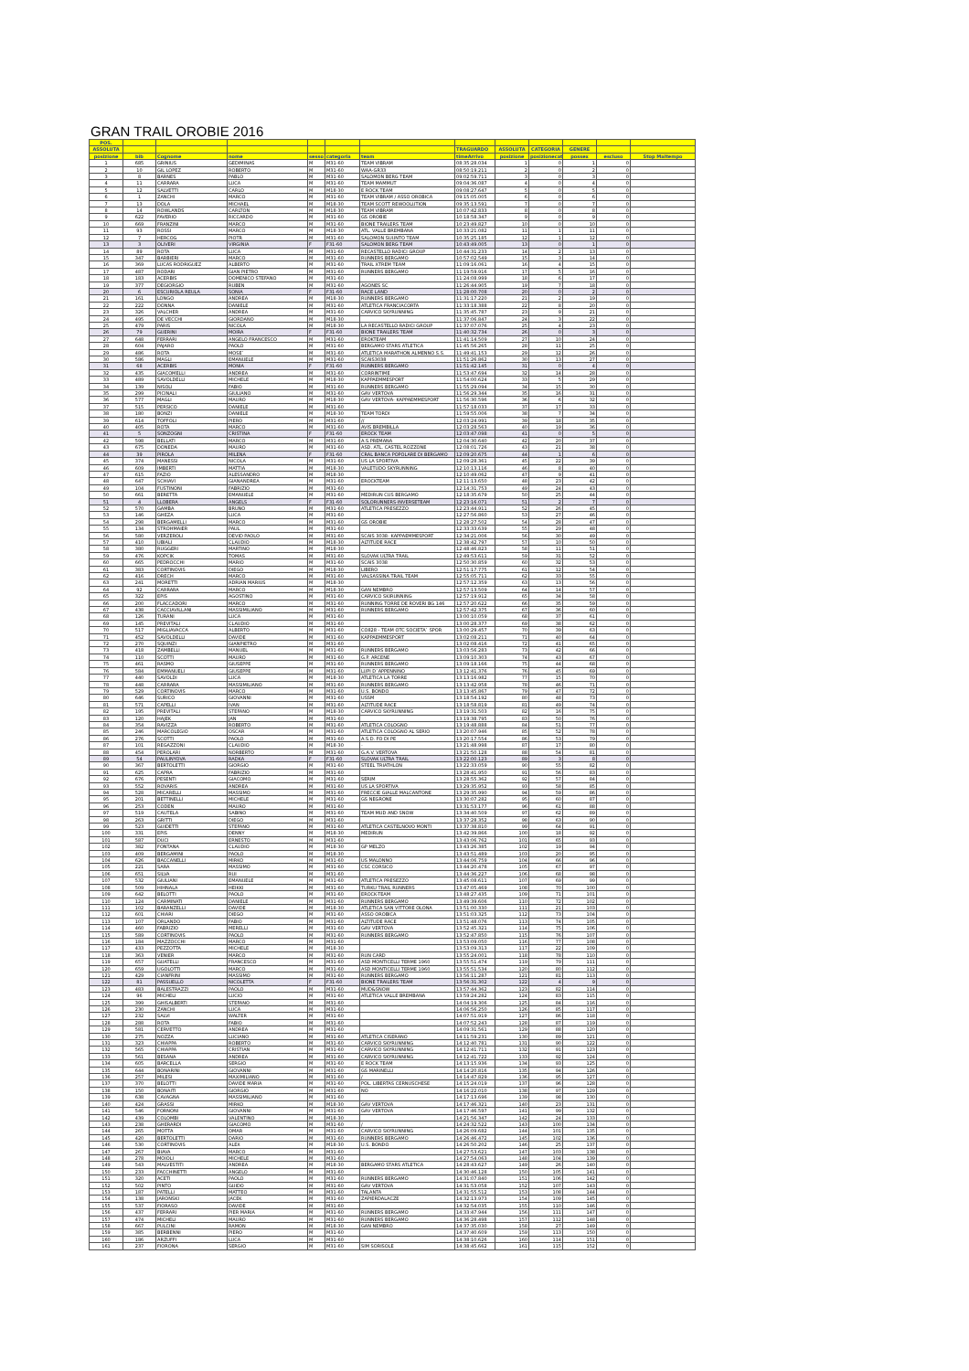GRAN TRAIL OROBIE 2016
| POS. | | | | | | | | | | | | |
| --- | --- | --- | --- | --- | --- | --- | --- | --- | --- | --- | --- | --- |
| ASSOLUTA | | | | | | | TRAGUARDO | ASSOLUTA | CATEGORIA | GENERE | | |
| posizione | bib | Cognome | nome | sesso | categoria | team | timeArrivo | posizione | posizionecat | possex | escluso | Stop Maltempo |
| 1 | 685 | GRINIUS | GEDIMINAS | M | M31-60 | TEAM VIBRAM | 08:35:28.034 | 1 | 0 | 1 | 0 | |
| 2 | 10 | GIL LOPEZ | ROBERTO | M | M31-60 | WAA-GR33 | 08:50:19.211 | 2 | 0 | 2 | 0 | |
| 3 | 8 | BARNES | PABLO | M | M31-60 | SALOMON BERG TEAM | 09:02:59.711 | 3 | 0 | 3 | 0 | |
| 4 | 11 | CARRARA | LUCA | M | M31-60 | TEAM MAMMUT | 09:04:36.087 | 4 | 0 | 4 | 0 | |
| 5 | 12 | SALVETTI | CARLO | M | M18-30 | E ROCK TEAM | 09:08:27.647 | 5 | 0 | 5 | 0 | |
| 6 | 1 | ZANCHI | MARCO | M | M31-60 | TEAM VIBRAM / ASSO OROBICA | 09:15:05.005 | 6 | 0 | 6 | 0 | |
| 7 | 13 | DOLA | MICHAEL | M | M18-30 | TEAM SCOTT REWOOLUTION | 09:35:13.591 | 7 | 0 | 7 | 0 | |
| 8 | 14 | ROWLANDS | CARLTON | M | M18-30 | TEAM VIBRAM | 10:07:42.833 | 8 | 0 | 8 | 0 | |
| 9 | 622 | FAVERIO | RICCARDO | M | M31-60 | GS OROBIE | 10:18:58.347 | 9 | 0 | 9 | 0 | |
| 10 | 669 | FRANZINI | MARCO | M | M31-60 | BIONE TRAILERS TEAM | 10:23:49.827 | 10 | 0 | 10 | 0 | |
| 11 | 93 | ROSSI | MARCO | M | M18-30 | ATL. VALLE BREMBANA | 10:33:21.082 | 11 | 1 | 11 | 0 | |
| 12 | 7 | HERCOG | PIOTR | M | M31-60 | SALOMON SUUNTO TEAM | 10:35:25.185 | 12 | 1 | 12 | 0 | |
| 13 | 3 | OLIVERI | VIRGINIA | F | F31-60 | SALOMON BERG TEAM | 10:43:49.005 | 13 | 0 | 1 | 0 | |
| 14 | 89 | ROTA | LUCA | M | M31-60 | RECASTELLO RADICI GROUP | 10:44:31.233 | 14 | 2 | 13 | 0 | |
| 15 | 347 | BARBIERI | MARCO | M | M31-60 | RUNNERS BERGAMO | 10:57:02.549 | 15 | 3 | 14 | 0 | |
| 16 | 369 | LUCAS RODRIGUEZ | ALBERTO | M | M31-60 | TRAIL XTREM TEAM | 11:09:16.061 | 16 | 4 | 15 | 0 | |
| 17 | 487 | RODARI | GIAN PIETRO | M | M31-60 | RUNNERS BERGAMO | 11:19:59.916 | 17 | 5 | 16 | 0 | |
| 18 | 183 | ACERBIS | DOMENICO STEFANO | M | M31-60 | | 11:24:08.999 | 18 | 6 | 17 | 0 | |
| 19 | 377 | DEGIORGIO | RUBEN | M | M31-60 | AGONES SC | 11:26:44.905 | 19 | 7 | 18 | 0 | |
| 20 | 6 | ESCURIOLA REULA | SONIA | F | F31-60 | RACE LAND | 11:28:00.708 | 20 | 0 | 2 | 0 | |
| 21 | 161 | LONGO | ANDREA | M | M18-30 | RUNNERS BERGAMO | 11:31:17.220 | 21 | 2 | 19 | 0 | |
| 22 | 222 | DONNA | DANIELE | M | M31-60 | ATLETICA FRANCIACORTA | 11:33:18.388 | 22 | 8 | 20 | 0 | |
| 23 | 326 | VALCHER | ANDREA | M | M31-60 | CARVICO SKYRUNNING | 11:35:45.787 | 23 | 9 | 21 | 0 | |
| 24 | 495 | DE VECCHI | GIORDANO | M | M18-30 | | 11:37:06.847 | 24 | 3 | 22 | 0 | |
| 25 | 479 | PARIS | NICOLA | M | M18-30 | LA RECASTELLO RADICI GROUP | 11:37:07.076 | 25 | 4 | 23 | 0 | |
| 26 | 79 | GUERINI | MOIRA | F | F31-60 | BIONE TRAILERS TEAM | 11:40:32.734 | 26 | 0 | 3 | 0 | |
| 27 | 648 | FERRARI | ANGELO FRANCESCO | M | M31-60 | EROKTEAM | 11:41:14.509 | 27 | 10 | 24 | 0 | |
| 28 | 604 | PAJARO | PAOLO | M | M31-60 | BERGAMO STARS ATLETICA | 11:45:56.265 | 28 | 11 | 25 | 0 | |
| 29 | 486 | ROTA | MOSE` | M | M31-60 | ATLETICA MARATHON ALMENNO S.S. | 11:49:41.153 | 29 | 12 | 26 | 0 | |
| 30 | 586 | MAGLI | EMANUELE | M | M31-60 | SCAIS3038 | 11:51:26.862 | 30 | 13 | 27 | 0 | |
| 31 | 68 | ACERBIS | MONIA | F | F31-60 | RUNNERS BERGAMO | 11:51:42.145 | 31 | 0 | 4 | 0 | |
| 32 | 435 | GIACOMELLI | ANDREA | M | M31-60 | CORRINTIME | 11:53:47.694 | 32 | 14 | 28 | 0 | |
| 33 | 489 | SAVOLDELLI | MICHELE | M | M18-30 | KAPPAEMMESPORT | 11:54:00.624 | 33 | 5 | 29 | 0 | |
| 34 | 139 | NISOLI | FABIO | M | M31-60 | RUNNERS BERGAMO | 11:55:29.094 | 34 | 15 | 30 | 0 | |
| 35 | 299 | PICINALI | GIULIANO | M | M31-60 | GAV VERTOVA | 11:56:29.344 | 35 | 16 | 31 | 0 | |
| 36 | 577 | MAGLI | MAURO | M | M18-30 | GAV VERTOVA- KAPPAEMMESPORT | 11:56:30.596 | 36 | 6 | 32 | 0 | |
| 37 | 515 | PERSICO | DANIELE | M | M31-60 | | 11:57:18.033 | 37 | 17 | 33 | 0 | |
| 38 | 180 | BONZI | DANIELE | M | M18-30 | TEAM TORDI | 11:59:55.006 | 38 | 7 | 34 | 0 | |
| 39 | 614 | TOFFOLI | PIERO | M | M31-60 | // | 12:03:24.991 | 39 | 18 | 35 | 0 | |
| 40 | 405 | ROTA | MARCO | M | M31-60 | AVIS BREMBILLA | 12:03:28.563 | 40 | 19 | 36 | 0 | |
| 41 | 5 | SONZOGNI | CRISTINA | F | F31-60 | EROCK TEAM | 12:03:47.098 | 41 | 0 | 5 | 0 | |
| 42 | 598 | BELLATI | MARCO | M | M31-60 | A.S.PREMANA | 12:04:30.640 | 42 | 20 | 37 | 0 | |
| 43 | 675 | DONEDA | MAURO | M | M31-60 | ASD. ATL. CASTEL ROZZONE | 12:08:01.726 | 43 | 21 | 38 | 0 | |
| 44 | 39 | PIROLA | MILENA | F | F31-60 | CRAL BANCA POPOLARE DI BERGAMO | 12:09:20.675 | 44 | 1 | 6 | 0 | |
| 45 | 374 | MANESSI | NICOLA | M | M31-60 | US LA SPORTIVA | 12:09:28.361 | 45 | 22 | 39 | 0 | |
| 46 | 609 | IMBERTI | MATTIA | M | M18-30 | VALETUDO SKYRUNNING | 12:10:13.116 | 46 | 8 | 40 | 0 | |
| 47 | 615 | FAZIO | ALESSANDRO | M | M18-30 | | 12:10:49.062 | 47 | 9 | 41 | 0 | |
| 48 | 647 | SCHIAVI | GIANANDREA | M | M31-60 | EROCKTEAM | 12:11:13.650 | 48 | 23 | 42 | 0 | |
| 49 | 104 | FUSTINONI | FABRIZIO | M | M31-60 | | 12:14:31.753 | 49 | 24 | 43 | 0 | |
| 50 | 661 | BERETTA | EMANUELE | M | M31-60 | MEDIRUN CUS BERGAMO | 12:18:35.679 | 50 | 25 | 44 | 0 | |
| 51 | 4 | LLOBERA | ANGELS | F | F31-60 | SOLORUNNERS-INVERSETEAM | 12:23:16.071 | 51 | 2 | 7 | 0 | |
| 52 | 570 | GAMBA | BRUNO | M | M31-60 | ATLETICA PRESEZZO | 12:23:44.911 | 52 | 26 | 45 | 0 | |
| 53 | 146 | GHEZA | LUCA | M | M31-60 | | 12:27:56.860 | 53 | 27 | 46 | 0 | |
| 54 | 298 | BERGAMELLI | MARCO | M | M31-60 | GS OROBIE | 12:28:27.502 | 54 | 28 | 47 | 0 | |
| 55 | 134 | STROHMAIER | PAUL | M | M31-60 | | 12:33:33.639 | 55 | 29 | 48 | 0 | |
| 56 | 580 | VERZEROLI | DEVID PAOLO | M | M31-60 | SCAIS 3038- KAPPAEMMESPORT | 12:34:21.006 | 56 | 30 | 49 | 0 | |
| 57 | 410 | UBIALI | CLAUDIO | M | M18-30 | ALTITUDE RACE | 12:38:42.797 | 57 | 10 | 50 | 0 | |
| 58 | 380 | RUGGERI | MARTINO | M | M18-30 | | 12:48:46.823 | 58 | 11 | 51 | 0 | |
| 59 | 476 | KOPCIK | TOMAS | M | M31-60 | SLOVAK ULTRA TRAIL | 12:49:53.611 | 59 | 31 | 52 | 0 | |
| 60 | 665 | PEDROCCHI | MARIO | M | M31-60 | SCAIS 3038 | 12:50:30.859 | 60 | 32 | 53 | 0 | |
| 61 | 383 | CORTINOVIS | DIEGO | M | M18-30 | LIBERO | 12:51:17.775 | 61 | 12 | 54 | 0 | |
| 62 | 416 | DRECH | MARCO | M | M31-60 | VALSASSINA TRAIL TEAM | 12:55:05.711 | 62 | 33 | 55 | 0 | |
| 63 | 241 | MORETTI | ADRIAN MARIUS | M | M18-30 | | 12:57:12.359 | 63 | 13 | 56 | 0 | |
| 64 | 92 | CARRARA | MARCO | M | M18-30 | GAN NEMBRO | 12:57:13.509 | 64 | 14 | 57 | 0 | |
| 65 | 322 | EPIS | AGOSTINO | M | M31-60 | CARVICO SKIRUNNING | 12:57:19.912 | 65 | 34 | 58 | 0 | |
| 66 | 200 | FLACCADORI | MARCO | M | M31-60 | RUNNING TORRE DE ROVERI BG 146 | 12:57:20.622 | 66 | 35 | 59 | 0 | |
| 67 | 438 | CACCIAVILLANI | MASSIMILIANO | M | M31-60 | RUNNERS BERGAMO | 12:57:42.375 | 67 | 36 | 60 | 0 | |
| 68 | 126 | TURANI | LUCA | M | M31-60 | | 13:00:10.059 | 68 | 37 | 61 | 0 | |
| 69 | 145 | PREVITALI | CLAUDIO | M | M31-60 | | 13:00:28.377 | 69 | 38 | 62 | 0 | |
| 70 | 517 | MIGLIAVACCA | ALBERTO | M | M31-60 | CO828 - TEAM OTC SOCIETA` SPOR | 13:00:29.457 | 70 | 39 | 63 | 0 | |
| 71 | 452 | SAVOLDELLI | DAVIDE | M | M31-60 | KAPPAEMMESPORT | 13:02:08.211 | 71 | 40 | 64 | 0 | |
| 72 | 270 | SQUINZI | GIANPIETRO | M | M31-60 | | 13:02:08.416 | 72 | 41 | 65 | 0 | |
| 73 | 418 | ZAMBELLI | MANUEL | M | M31-60 | RUNNERS BERGAMO | 13:03:56.283 | 73 | 42 | 66 | 0 | |
| 74 | 110 | SCOTTI | MAURO | M | M31-60 | G.P. ARCENE | 13:09:10.303 | 74 | 43 | 67 | 0 | |
| 75 | 461 | RASMO | GIUSEPPE | M | M31-60 | RUNNERS BERGAMO | 13:09:18.166 | 75 | 44 | 68 | 0 | |
| 76 | 584 | EMMANUELI | GIUSEPPE | M | M31-60 | LUPI D`APPENNINO | 13:12:41.376 | 76 | 45 | 69 | 0 | |
| 77 | 440 | SAVOLDI | LUCA | M | M18-30 | ATLETICA LA TORRE | 13:13:16.982 | 77 | 15 | 70 | 0 | |
| 78 | 448 | CARRARA | MASSIMILIANO | M | M31-60 | RUNNERS BERGAMO | 13:13:42.958 | 78 | 46 | 71 | 0 | |
| 79 | 529 | CORTINOVIS | MARCO | M | M31-60 | U.S. BONDO | 13:13:45.867 | 79 | 47 | 72 | 0 | |
| 80 | 646 | SURICO | GIOVANNI | M | M31-60 | USSM | 13:18:54.192 | 80 | 48 | 73 | 0 | |
| 81 | 571 | CAPELLI | IVAN | M | M31-60 | ALTITUDE RACE | 13:18:58.819 | 81 | 49 | 74 | 0 | |
| 82 | 195 | PREVITALI | STEFANO | M | M18-30 | CARVICO SKYRUNNING | 13:19:31.503 | 82 | 16 | 75 | 0 | |
| 83 | 120 | HAJEK | JAN | M | M31-60 | | 13:19:38.795 | 83 | 50 | 76 | 0 | |
| 84 | 354 | RAVIZZA | ROBERTO | M | M31-60 | ATLETICA COLOGNO | 13:19:48.888 | 84 | 51 | 77 | 0 | |
| 85 | 246 | MARCOLEGIO | OSCAR | M | M31-60 | ATLETICA COLOGNO AL SERIO | 13:20:07.946 | 85 | 52 | 78 | 0 | |
| 86 | 276 | SCOTTI | PAOLO | M | M31-60 | A.S.D. FO DI PE | 13:20:17.554 | 86 | 53 | 79 | 0 | |
| 87 | 101 | REGAZZONI | CLAUDIO | M | M18-30 | - | 13:21:48.998 | 87 | 17 | 80 | 0 | |
| 88 | 454 | PEROLARI | NORBERTO | M | M31-60 | G.A.V. VERTOVA | 13:21:50.128 | 88 | 54 | 81 | 0 | |
| 89 | 54 | PAULINYOVA | RADKA | F | F31-60 | SLOVAK ULTRA TRAIL | 13:22:00.123 | 89 | 3 | 8 | 0 | |
| 90 | 367 | BERTOLETTI | GIORGIO | M | M31-60 | STEEL TRIATHLON | 13:22:33.059 | 90 | 55 | 82 | 0 | |
| 91 | 625 | CAPRA | FABRIZIO | M | M31-60 | | 13:28:41.950 | 91 | 56 | 83 | 0 | |
| 92 | 676 | PESENTI | GIACOMO | M | M31-60 | SERIM | 13:28:55.362 | 92 | 57 | 84 | 0 | |
| 93 | 552 | ROVARIS | ANDREA | M | M31-60 | US LA SPORTIVA | 13:29:35.952 | 93 | 58 | 85 | 0 | |
| 94 | 528 | MICARELLI | MASSIMO | M | M31-60 | FRECCIE GIALLE MALCANTONE | 13:29:35.990 | 94 | 59 | 86 | 0 | |
| 95 | 201 | BETTINELLI | MICHELE | M | M31-60 | GS NEGRONE | 13:30:07.282 | 95 | 60 | 87 | 0 | |
| 96 | 253 | CODEN | MAURO | M | M31-60 | | 13:31:53.177 | 96 | 61 | 88 | 0 | |
| 97 | 519 | CAUTELA | SABINO | M | M31-60 | TEAM MUD AND SNOW | 13:34:40.509 | 97 | 62 | 89 | 0 | |
| 98 | 263 | GRITTI | DIEGO | M | M31-60 | | 13:37:28.352 | 98 | 63 | 90 | 0 | |
| 99 | 523 | GUIDETTI | STEFANO | M | M31-60 | ATLETICA CASTELNOVO MONTI | 13:37:38.810 | 99 | 64 | 91 | 0 | |
| 100 | 331 | EPIS | DENNY | M | M18-30 | MEDIRUN | 13:42:39.866 | 100 | 18 | 92 | 0 | |
| 101 | 587 | DUCI | ERNESTO | M | M31-60 | | 13:43:06.762 | 101 | 65 | 93 | 0 | |
| 102 | 382 | FONTANA | CLAUDIO | M | M18-30 | GP MELZO | 13:43:26.385 | 102 | 19 | 94 | 0 | |
| 103 | 409 | BERGAMINI | PAOLO | M | M18-30 | | 13:43:51.489 | 103 | 20 | 95 | 0 | |
| 104 | 626 | BACCANELLI | MIRKO | M | M31-60 | US MALONNO | 13:44:06.759 | 104 | 66 | 96 | 0 | |
| 105 | 221 | SARA | MASSIMO | M | M31-60 | CSC CORSICO | 13:44:20.478 | 105 | 67 | 97 | 0 | |
| 106 | 651 | SILVA | RUI | M | M31-60 | | 13:44:36.227 | 106 | 68 | 98 | 0 | |
| 107 | 532 | GIULIANI | EMANUELE | M | M31-60 | ATLETICA PRESEZZO | 13:45:08.611 | 107 | 69 | 99 | 0 | |
| 108 | 509 | HIHNALA | HEIKKI | M | M31-60 | TURKU TRAIL RUNNERS | 13:47:05.469 | 108 | 70 | 100 | 0 | |
| 109 | 642 | BELOTTI | PAOLO | M | M31-60 | EROCK-TEAM | 13:48:27.435 | 109 | 71 | 101 | 0 | |
| 110 | 124 | CARMINATI | DANIELE | M | M31-60 | RUNNERS BERGAMO | 13:49:39.606 | 110 | 72 | 102 | 0 | |
| 111 | 102 | BARANZELLI | DAVIDE | M | M18-30 | ATLETICA SAN VITTORE OLONA | 13:51:00.330 | 111 | 21 | 103 | 0 | |
| 112 | 601 | CHIARI | DIEGO | M | M31-60 | ASSO OROBICA | 13:51:03.325 | 112 | 73 | 104 | 0 | |
| 113 | 107 | ORLANDO | FABIO | M | M31-60 | ALTITUDE RACE | 13:51:48.076 | 113 | 74 | 105 | 0 | |
| 114 | 460 | FABRIZIO | MERELLI | M | M31-60 | GAV VERTOVA | 13:52:45.321 | 114 | 75 | 106 | 0 | |
| 115 | 589 | CORTINOVIS | PAOLO | M | M31-60 | RUNNERS BERGAMO | 13:52:47.850 | 115 | 76 | 107 | 0 | |
| 116 | 184 | MAZZOCCHI | MARCO | M | M31-60 | | 13:53:09.050 | 116 | 77 | 108 | 0 | |
| 117 | 433 | PEZZOTTA | MICHELE | M | M18-30 | | 13:53:09.313 | 117 | 22 | 109 | 0 | |
| 118 | 363 | VENIER | MARCO | M | M31-60 | RUN CARD | 13:55:24.001 | 118 | 78 | 110 | 0 | |
| 119 | 657 | GUATELLI | FRANCESCO | M | M31-60 | ASD MONTICELLI TERME 1960 | 13:55:51.474 | 119 | 79 | 111 | 0 | |
| 120 | 659 | UGOLOTTI | MARCO | M | M31-60 | ASD MONTICELLI TERME 1960 | 13:55:51.534 | 120 | 80 | 112 | 0 | |
| 121 | 429 | CIANFRINI | MASSIMO | M | M31-60 | RUNNERS BERGAMO | 13:56:11.287 | 121 | 81 | 113 | 0 | |
| 122 | 81 | PASSUELLO | NICOLETTA | F | F31-60 | BIONE TRAILERS TEAM | 13:56:31.302 | 122 | 4 | 9 | 0 | |
| 123 | 483 | BALESTRAZZI | PAOLO | M | M31-60 | MUD&SNOW | 13:57:44.362 | 123 | 82 | 114 | 0 | |
| 124 | 96 | MICHELI | LUCIO | M | M31-60 | ATLETICA VALLE BREMBANA | 13:59:24.282 | 124 | 83 | 115 | 0 | |
| 125 | 399 | GHISALBERTI | STEFANO | M | M31-60 | | 14:04:19.306 | 125 | 84 | 116 | 0 | |
| 126 | 230 | ZANCHI | LUCA | M | M31-60 | | 14:06:56.250 | 126 | 85 | 117 | 0 | |
| 127 | 232 | SALVI | WALTER | M | M31-60 | | 14:07:51.919 | 127 | 86 | 118 | 0 | |
| 128 | 288 | ROTA | FABIO | M | M31-60 | | 14:07:52.243 | 128 | 87 | 119 | 0 | |
| 129 | 581 | CERVETTO | ANDREA | M | M31-60 | | 14:09:31.561 | 129 | 88 | 120 | 0 | |
| 130 | 275 | NOZZA | LUCIANO | M | M31-60 | ATLETICA CISERANO | 14:11:59.231 | 130 | 89 | 121 | 0 | |
| 131 | 323 | CHIAPPA | ROBERTO | M | M31-60 | CARVICO SKYRUNNING | 14:12:40.781 | 131 | 90 | 122 | 0 | |
| 132 | 565 | CHIAPPA | CRISTIAN | M | M31-60 | CARVICO SKYRUNNING | 14:12:41.711 | 132 | 91 | 123 | 0 | |
| 133 | 561 | BESANA | ANDREA | M | M31-60 | CARVICO SKYRUNNING | 14:12:41.722 | 133 | 92 | 124 | 0 | |
| 134 | 605 | BARCELLA | SERGIO | M | M31-60 | E ROCK TEAM | 14:13:15.936 | 134 | 93 | 125 | 0 | |
| 135 | 644 | BONARINI | GIOVANNI | M | M31-60 | GS MARINELLI | 14:14:20.816 | 135 | 94 | 126 | 0 | |
| 136 | 257 | MILESI | MAXIMILIANO | M | M31-60 | / | 14:14:47.829 | 136 | 95 | 127 | 0 | |
| 137 | 370 | BELOTTI | DAVIDE MARIA | M | M31-60 | POL. LIBERTAS CERNUSCHESE | 14:15:24.019 | 137 | 96 | 128 | 0 | |
| 138 | 150 | BONAITI | GIORGIO | M | M31-60 | NO | 14:16:22.010 | 138 | 97 | 129 | 0 | |
| 139 | 638 | CAVAGNA | MASSIMILIANO | M | M31-60 | | 14:17:13.696 | 139 | 98 | 130 | 0 | |
| 140 | 424 | GRASSI | MIRKO | M | M18-30 | GAV VERTOVA | 14:17:46.321 | 140 | 23 | 131 | 0 | |
| 141 | 546 | FORNONI | GIOVANNI | M | M31-60 | GAV VERTOVA | 14:17:46.597 | 141 | 99 | 132 | 0 | |
| 142 | 439 | COLOMBI | VALENTINO | M | M18-30 | | 14:21:56.347 | 142 | 24 | 133 | 0 | |
| 143 | 238 | GHERARDI | GIACOMO | M | M31-60 | / | 14:24:32.522 | 143 | 100 | 134 | 0 | |
| 144 | 265 | MOTTA | OMAR | M | M31-60 | CARVICO SKYRUNNING | 14:26:09.682 | 144 | 101 | 135 | 0 | |
| 145 | 420 | BERTOLETTI | DARIO | M | M31-60 | RUNNERS BERGAMO | 14:26:46.472 | 145 | 102 | 136 | 0 | |
| 146 | 530 | CORTINOVIS | ALEX | M | M18-30 | U.S. BONDO | 14:26:50.202 | 146 | 25 | 137 | 0 | |
| 147 | 267 | BIAVA | MARCO | M | M31-60 | | 14:27:53.621 | 147 | 103 | 138 | 0 | |
| 148 | 278 | MOIOLI | MICHELE | M | M31-60 | | 14:27:54.063 | 148 | 104 | 139 | 0 | |
| 149 | 543 | MALVESTITI | ANDREA | M | M18-30 | BERGAMO STARS ATLETICA | 14:28:43.627 | 149 | 26 | 140 | 0 | |
| 150 | 233 | FACCHINETTI | ANGELO | M | M31-60 | | 14:30:46.128 | 150 | 105 | 141 | 0 | |
| 151 | 320 | ACETI | PAOLO | M | M31-60 | RUNNERS BERGAMO | 14:31:07.840 | 151 | 106 | 142 | 0 | |
| 152 | 502 | PINTO | GUIDO | M | M31-60 | GAV VERTOVA | 14:31:53.058 | 152 | 107 | 143 | 0 | |
| 153 | 187 | PATELLI | MATTEO | M | M31-60 | TALANTA | 14:31:55.512 | 153 | 108 | 144 | 0 | |
| 154 | 138 | JAROŃSKI | JACEK | M | M31-60 | ZAPIERDALACZE | 14:32:13.973 | 154 | 109 | 145 | 0 | |
| 155 | 537 | FIORASO | DAVIDE | M | M31-60 | | 14:32:54.035 | 155 | 110 | 146 | 0 | |
| 156 | 437 | FERRARI | PIER MARIA | M | M31-60 | RUNNERS BERGAMO | 14:33:47.944 | 156 | 111 | 147 | 0 | |
| 157 | 474 | MICHELI | MAURO | M | M31-60 | RUNNERS BERGAMO | 14:36:28.498 | 157 | 112 | 148 | 0 | |
| 158 | 667 | PULCINI | RAMON | M | M18-30 | GAN NEMBRO | 14:37:35.030 | 158 | 27 | 149 | 0 | |
| 159 | 385 | BERBENNI | PIERO | M | M31-60 | | 14:37:40.609 | 159 | 113 | 150 | 0 | |
| 160 | 186 | ARZUFFI | LUCA | M | M31-60 | | 14:38:10.626 | 160 | 114 | 151 | 0 | |
| 161 | 237 | FIORONA | SERGIO | M | M31-60 | SIM SORISOLE | 14:38:45.662 | 161 | 115 | 152 | 0 | |